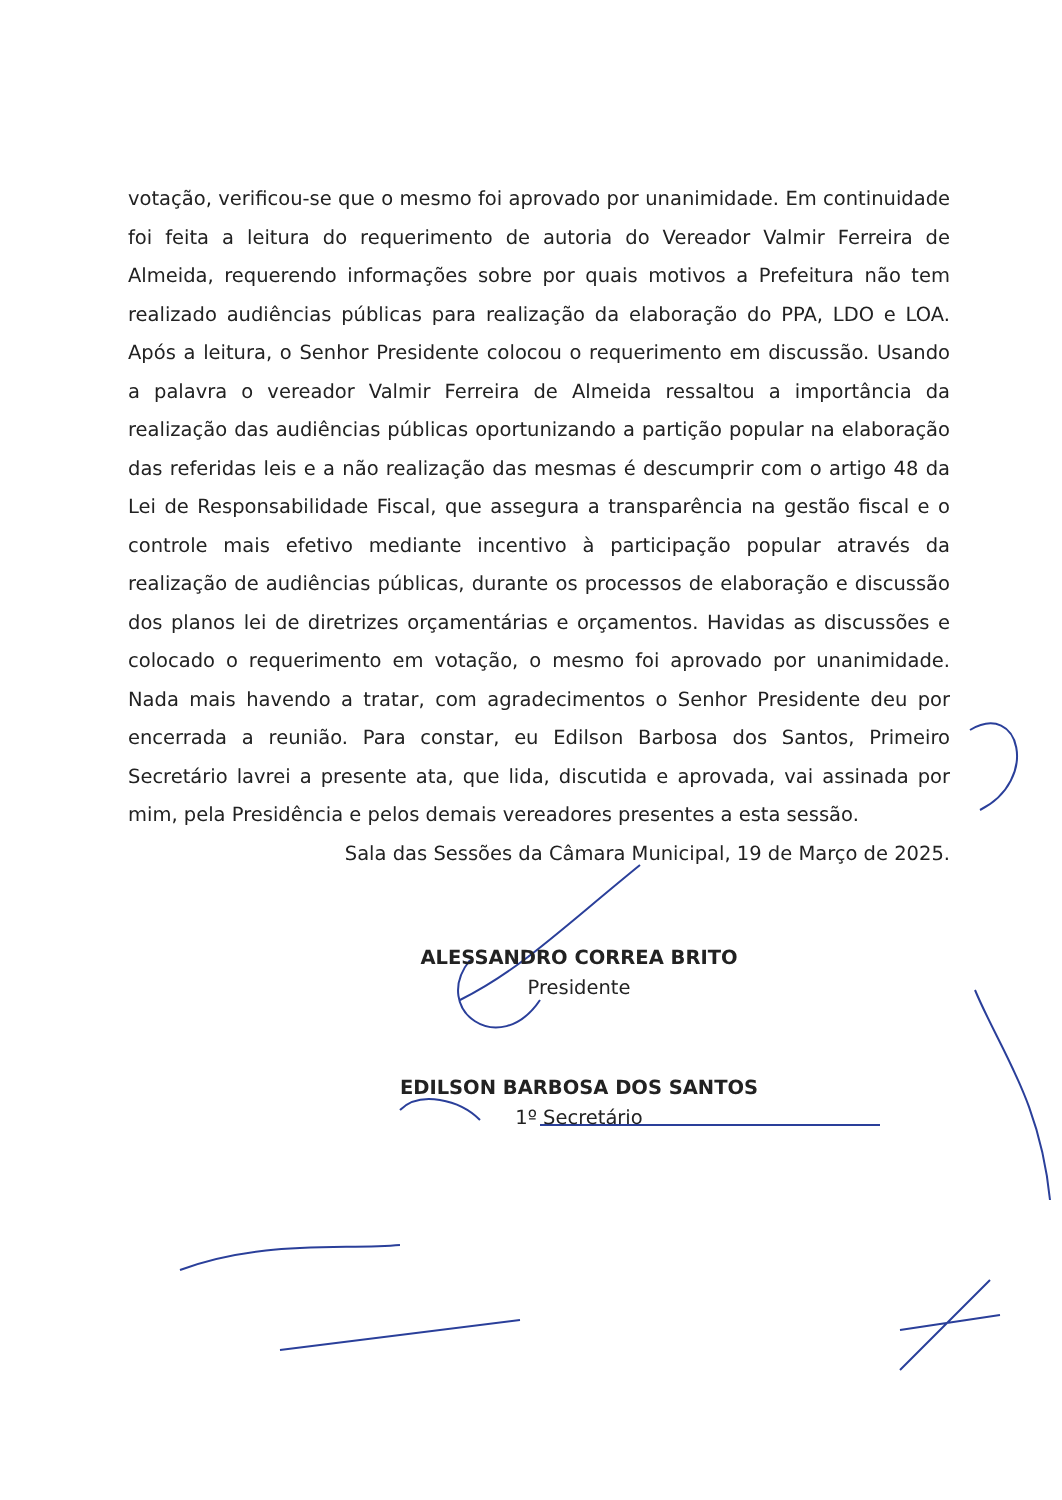votação, verificou-se que o mesmo foi aprovado por unanimidade. Em continuidade foi feita a leitura do requerimento de autoria do Vereador Valmir Ferreira de Almeida, requerendo informações sobre por quais motivos a Prefeitura não tem realizado audiências públicas para realização da elaboração do PPA, LDO e LOA. Após a leitura, o Senhor Presidente colocou o requerimento em discussão. Usando a palavra o vereador Valmir Ferreira de Almeida ressaltou a importância da realização das audiências públicas oportunizando a partição popular na elaboração das referidas leis e a não realização das mesmas é descumprir com o artigo 48 da Lei de Responsabilidade Fiscal, que assegura a transparência na gestão fiscal e o controle mais efetivo mediante incentivo à participação popular através da realização de audiências públicas, durante os processos de elaboração e discussão dos planos lei de diretrizes orçamentárias e orçamentos. Havidas as discussões e colocado o requerimento em votação, o mesmo foi aprovado por unanimidade. Nada mais havendo a tratar, com agradecimentos o Senhor Presidente deu por encerrada a reunião. Para constar, eu Edilson Barbosa dos Santos, Primeiro Secretário lavrei a presente ata, que lida, discutida e aprovada, vai assinada por mim, pela Presidência e pelos demais vereadores presentes a esta sessão.
Sala das Sessões da Câmara Municipal, 19 de Março de 2025.
ALESSANDRO CORREA BRITO
Presidente
EDILSON BARBOSA DOS SANTOS
1º Secretário